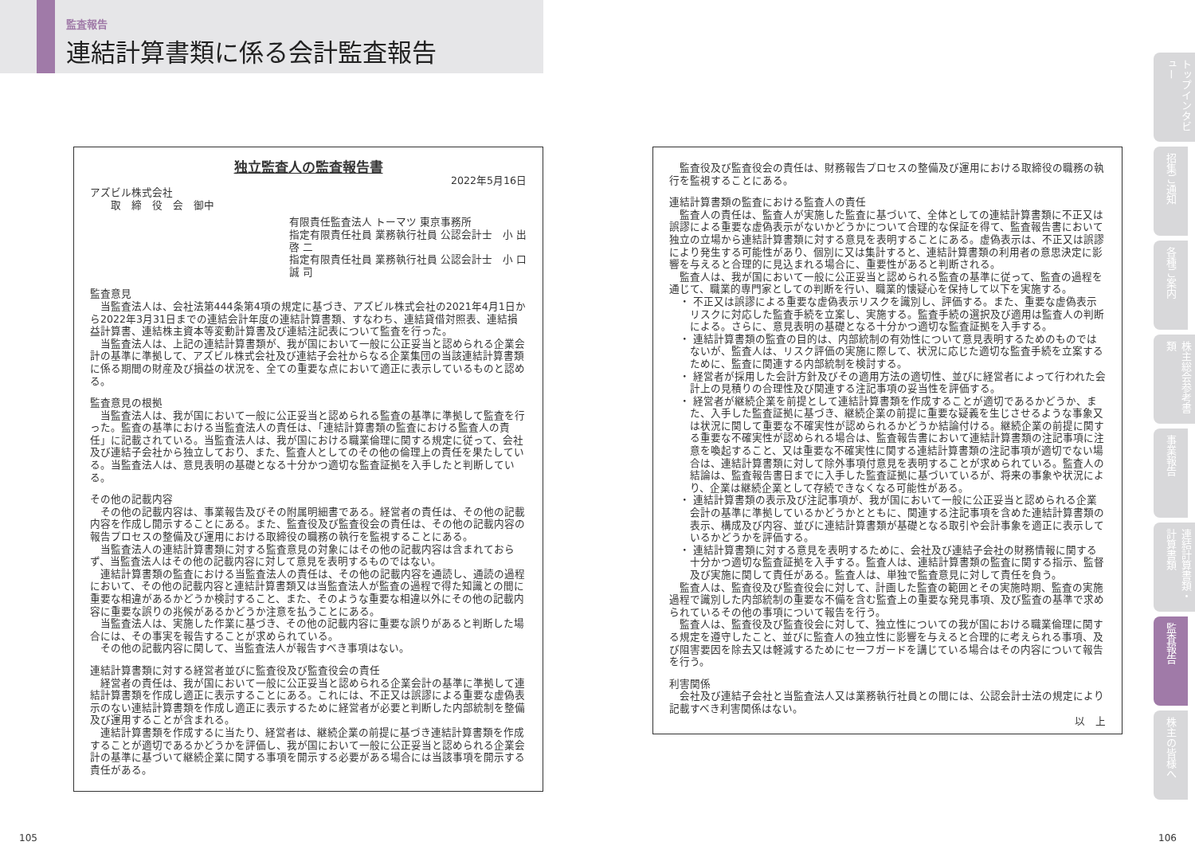監査報告
連結計算書類に係る会計監査報告
独立監査人の監査報告書
2022年5月16日
アズビル株式会社
　　取　締　役　会　御中
有限責任監査法人 トーマツ 東京事務所
指定有限責任社員 業務執行社員 公認会計士　小 出 啓 二
指定有限責任社員 業務執行社員 公認会計士　小 口 誠 司
監査意見
当監査法人は、会社法第444条第4項の規定に基づき、アズビル株式会社の2021年4月1日から2022年3月31日までの連結会計年度の連結計算書類、すなわち、連結貸借対照表、連結損益計算書、連結株主資本等変動計算書及び連結注記表について監査を行った。
当監査法人は、上記の連結計算書類が、我が国において一般に公正妥当と認められる企業会計の基準に準拠して、アズビル株式会社及び連結子会社からなる企業集団の当該連結計算書類に係る期間の財産及び損益の状況を、全ての重要な点において適正に表示しているものと認める。
監査意見の根拠
当監査法人は、我が国において一般に公正妥当と認められる監査の基準に準拠して監査を行った。監査の基準における当監査法人の責任は、「連結計算書類の監査における監査人の責任」に記載されている。当監査法人は、我が国における職業倫理に関する規定に従って、会社及び連結子会社から独立しており、また、監査人としてのその他の倫理上の責任を果たしている。当監査法人は、意見表明の基礎となる十分かつ適切な監査証拠を入手したと判断している。
その他の記載内容
その他の記載内容は、事業報告及びその附属明細書である。経営者の責任は、その他の記載内容を作成し開示することにある。また、監査役及び監査役会の責任は、その他の記載内容の報告プロセスの整備及び運用における取締役の職務の執行を監視することにある。
当監査法人の連結計算書類に対する監査意見の対象にはその他の記載内容は含まれておらず、当監査法人はその他の記載内容に対して意見を表明するものではない。
連結計算書類の監査における当監査法人の責任は、その他の記載内容を通読し、通読の過程において、その他の記載内容と連結計算書類又は当監査法人が監査の過程で得た知識との間に重要な相違があるかどうか検討すること、また、そのような重要な相違以外にその他の記載内容に重要な誤りの兆候があるかどうか注意を払うことにある。
当監査法人は、実施した作業に基づき、その他の記載内容に重要な誤りがあると判断した場合には、その事実を報告することが求められている。
その他の記載内容に関して、当監査法人が報告すべき事項はない。
連結計算書類に対する経営者並びに監査役及び監査役会の責任
経営者の責任は、我が国において一般に公正妥当と認められる企業会計の基準に準拠して連結計算書類を作成し適正に表示することにある。これには、不正又は誤謬による重要な虚偽表示のない連結計算書類を作成し適正に表示するために経営者が必要と判断した内部統制を整備及び運用することが含まれる。
連結計算書類を作成するに当たり、経営者は、継続企業の前提に基づき連結計算書類を作成することが適切であるかどうかを評価し、我が国において一般に公正妥当と認められる企業会計の基準に基づいて継続企業に関する事項を開示する必要がある場合には当該事項を開示する責任がある。
監査役及び監査役会の責任は、財務報告プロセスの整備及び運用における取締役の職務の執行を監視することにある。
連結計算書類の監査における監査人の責任
監査人の責任は、監査人が実施した監査に基づいて、全体としての連結計算書類に不正又は誤謬による重要な虚偽表示がないかどうかについて合理的な保証を得て、監査報告書において独立の立場から連結計算書類に対する意見を表明することにある。虚偽表示は、不正又は誤謬により発生する可能性があり、個別に又は集計すると、連結計算書類の利用者の意思決定に影響を与えると合理的に見込まれる場合に、重要性があると判断される。
監査人は、我が国において一般に公正妥当と認められる監査の基準に従って、監査の過程を通じて、職業的専門家としての判断を行い、職業的懐疑心を保持して以下を実施する。
・ 不正又は誤謬による重要な虚偽表示リスクを識別し、評価する。また、重要な虚偽表示リスクに対応した監査手続を立案し、実施する。監査手続の選択及び適用は監査人の判断による。さらに、意見表明の基礎となる十分かつ適切な監査証拠を入手する。
・ 連結計算書類の監査の目的は、内部統制の有効性について意見表明するためのものではないが、監査人は、リスク評価の実施に際して、状況に応じた適切な監査手続を立案するために、監査に関連する内部統制を検討する。
・ 経営者が採用した会計方針及びその適用方法の適切性、並びに経営者によって行われた会計上の見積りの合理性及び関連する注記事項の妥当性を評価する。
・ 経営者が継続企業を前提として連結計算書類を作成することが適切であるかどうか、また、入手した監査証拠に基づき、継続企業の前提に重要な疑義を生じさせるような事象又は状況に関して重要な不確実性が認められるかどうか結論付ける。継続企業の前提に関する重要な不確実性が認められる場合は、監査報告書において連結計算書類の注記事項に注意を喚起すること、又は重要な不確実性に関する連結計算書類の注記事項が適切でない場合は、連結計算書類に対して除外事項付意見を表明することが求められている。監査人の結論は、監査報告書日までに入手した監査証拠に基づいているが、将来の事象や状況により、企業は継続企業として存続できなくなる可能性がある。
・ 連結計算書類の表示及び注記事項が、我が国において一般に公正妥当と認められる企業会計の基準に準拠しているかどうかとともに、関連する注記事項を含めた連結計算書類の表示、構成及び内容、並びに連結計算書類が基礎となる取引や会計事象を適正に表示しているかどうかを評価する。
・ 連結計算書類に対する意見を表明するために、会社及び連結子会社の財務情報に関する十分かつ適切な監査証拠を入手する。監査人は、連結計算書類の監査に関する指示、監督及び実施に関して責任がある。監査人は、単独で監査意見に対して責任を負う。
監査人は、監査役及び監査役会に対して、計画した監査の範囲とその実施時期、監査の実施過程で識別した内部統制の重要な不備を含む監査上の重要な発見事項、及び監査の基準で求められているその他の事項について報告を行う。
監査人は、監査役及び監査役会に対して、独立性についての我が国における職業倫理に関する規定を遵守したこと、並びに監査人の独立性に影響を与えると合理的に考えられる事項、及び阻害要因を除去又は軽減するためにセーフガードを講じている場合はその内容について報告を行う。
利害関係
会社及び連結子会社と当監査法人又は業務執行社員との間には、公認会計士法の規定により記載すべき利害関係はない。
以　上
トップインタビュー
招集ご通知
各種ご案内
株主総会参考書類
事業報告
連結計算書類・計算書類
監査報告
株主の皆様へ
105 106